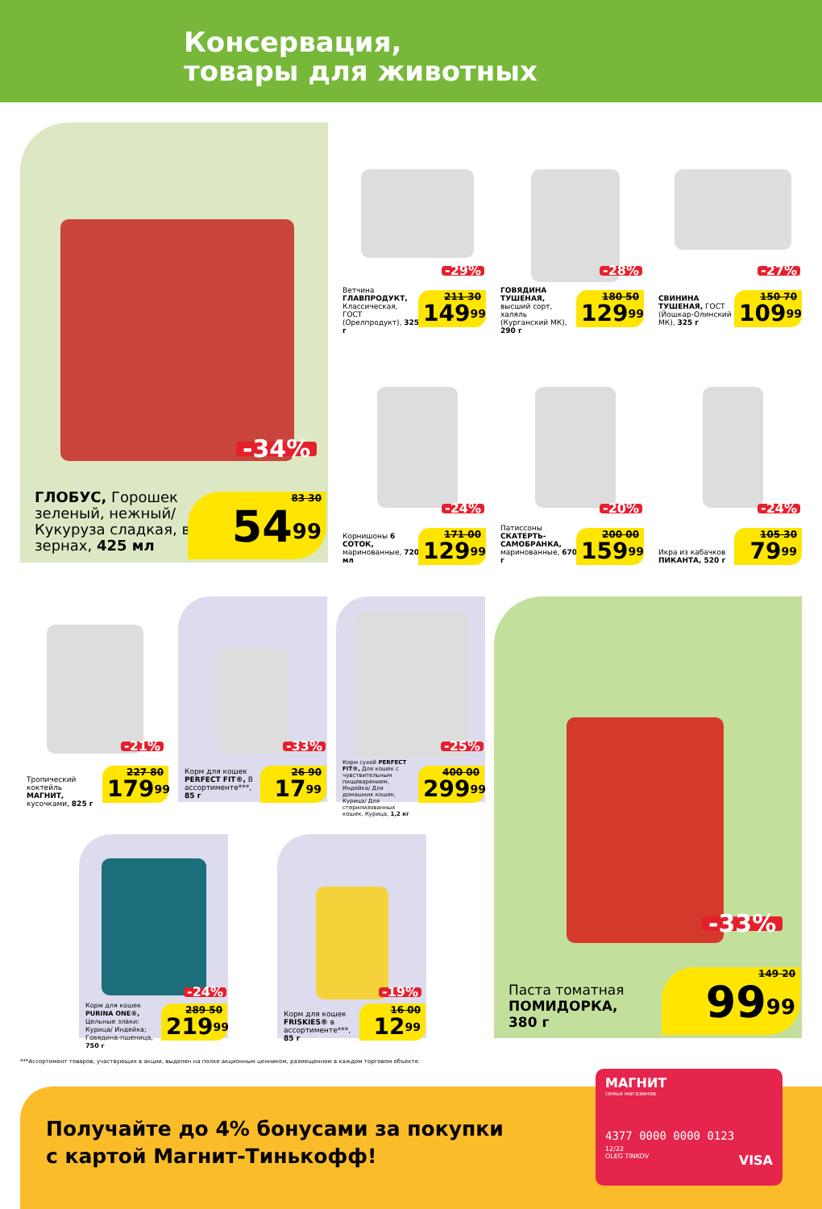Консервация,
товары для животных
-34%
ГЛОБУС, Горошек зеленый, нежный/ Кукуруза сладкая, в зернах, 425 мл
83 30
54<sup>99</sup>
-29%
Ветчина ГЛАВПРОДУКТ, Классическая, ГОСТ (Орелпродукт), 325 г
211 30
149<sup>99</sup>
-28%
ГОВЯДИНА ТУШЕНАЯ, высший сорт, халяль (Курганский МК), 290 г
180 50
129<sup>99</sup>
-27%
СВИНИНА ТУШЕНАЯ, ГОСТ (Йошкар-Олинский МК), 325 г
150 70
109<sup>99</sup>
-24%
Корнишоны 6 СОТОК, маринованные, 720 мл
171 00
129<sup>99</sup>
-20%
Патиссоны СКАТЕРТЬ-САМОБРАНКА, маринованные, 670 г
200 00
159<sup>99</sup>
-24%
Икра из кабачков ПИКАНТА, 520 г
105 30
79<sup>99</sup>
-21%
Тропический коктейль МАГНИТ, кусочками, 825 г
227 80
179<sup>99</sup>
-33%
Корм для кошек PERFECT FIT®, В ассортименте***, 85 г
26 90
17<sup>99</sup>
-25%
Корм сухой PERFECT FIT®, Для кошек с чувствительным пищеварением, Индейка/ Для домашних кошек, Курица/ Для стерилизованных кошек, Курица, 1,2 кг
400 00
299<sup>99</sup>
-33%
Паста томатная ПОМИДОРКА, 380 г
149 20
99<sup>99</sup>
-24%
Корм для кошек PURINA ONE®, Цельные злаки: Курица/ Индейка; Говядина-пшеница, 750 г
289 50
219<sup>99</sup>
-19%
Корм для кошек FRISKIES® в ассортименте***, 85 г
16 00
12<sup>99</sup>
***Ассортимент товаров, участвующих в акции, выделен на полке акционным ценником, размещенном в каждом торговом объекте.
Получайте до 4% бонусами за покупки
с картой Магнит-Тинькофф!
МАГНИТ
семья магазинов
4377 0000 0000 0123
12/22
OLEG TINKOV VISA